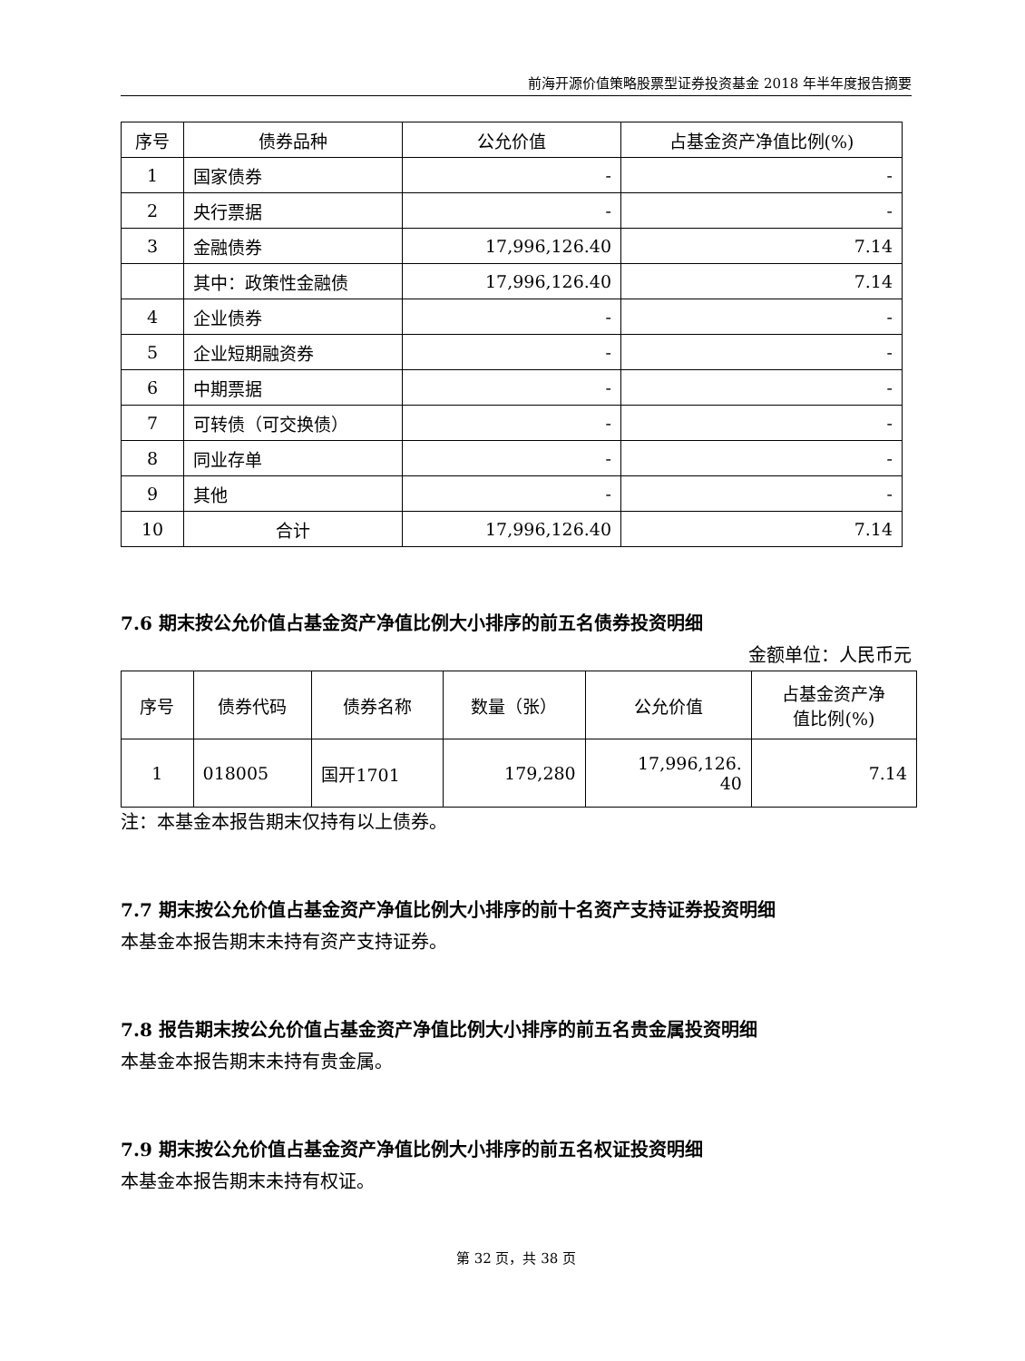前海开源价值策略股票型证券投资基金 2018 年半年度报告摘要
| 序号 | 债券品种 | 公允价值 | 占基金资产净值比例(%) |
| --- | --- | --- | --- |
| 1 | 国家债券 | - | - |
| 2 | 央行票据 | - | - |
| 3 | 金融债券 | 17,996,126.40 | 7.14 |
| | 其中：政策性金融债 | 17,996,126.40 | 7.14 |
| 4 | 企业债券 | - | - |
| 5 | 企业短期融资券 | - | - |
| 6 | 中期票据 | - | - |
| 7 | 可转债（可交换债） | - | - |
| 8 | 同业存单 | - | - |
| 9 | 其他 | - | - |
| 10 | 合计 | 17,996,126.40 | 7.14 |
7.6 期末按公允价值占基金资产净值比例大小排序的前五名债券投资明细
金额单位：人民币元
| 序号 | 债券代码 | 债券名称 | 数量（张） | 公允价值 | 占基金资产净 值比例(%) |
| --- | --- | --- | --- | --- | --- |
| 1 | 018005 | 国开1701 | 179,280 | 17,996,126. 40 | 7.14 |
注：本基金本报告期末仅持有以上债券。
7.7 期末按公允价值占基金资产净值比例大小排序的前十名资产支持证券投资明细
本基金本报告期末未持有资产支持证券。
7.8 报告期末按公允价值占基金资产净值比例大小排序的前五名贵金属投资明细
本基金本报告期末未持有贵金属。
7.9 期末按公允价值占基金资产净值比例大小排序的前五名权证投资明细
本基金本报告期末未持有权证。
第 32 页，共 38 页